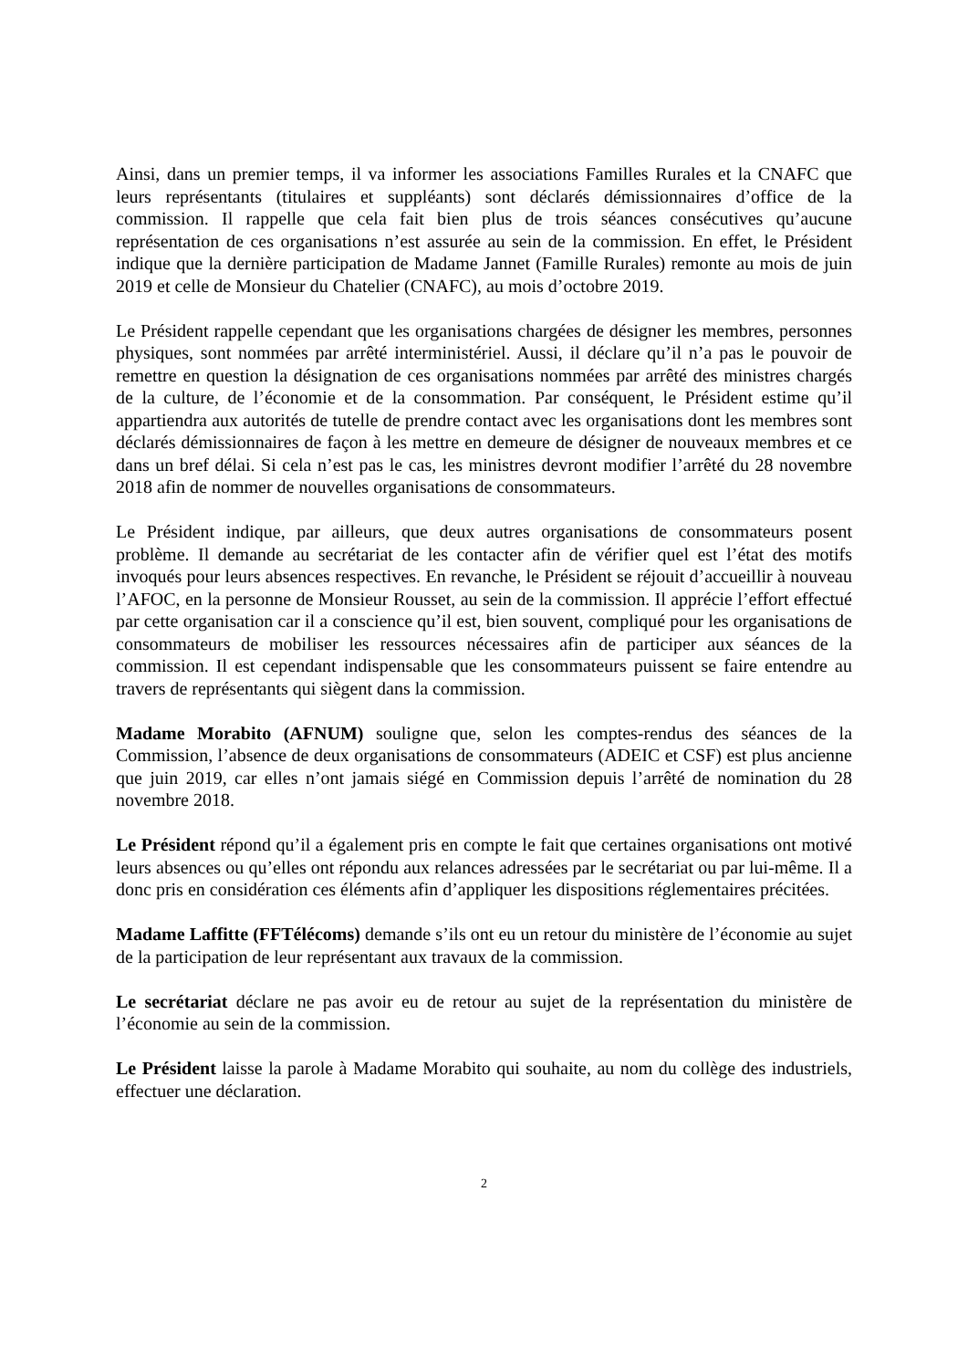Ainsi, dans un premier temps, il va informer les associations Familles Rurales et la CNAFC que leurs représentants (titulaires et suppléants) sont déclarés démissionnaires d’office de la commission. Il rappelle que cela fait bien plus de trois séances consécutives qu’aucune représentation de ces organisations n’est assurée au sein de la commission. En effet, le Président indique que la dernière participation de Madame Jannet (Famille Rurales) remonte au mois de juin 2019 et celle de Monsieur du Chatelier (CNAFC), au mois d’octobre 2019.
Le Président rappelle cependant que les organisations chargées de désigner les membres, personnes physiques, sont nommées par arrêté interministériel. Aussi, il déclare qu’il n’a pas le pouvoir de remettre en question la désignation de ces organisations nommées par arrêté des ministres chargés de la culture, de l’économie et de la consommation. Par conséquent, le Président estime qu’il appartiendra aux autorités de tutelle de prendre contact avec les organisations dont les membres sont déclarés démissionnaires de façon à les mettre en demeure de désigner de nouveaux membres et ce dans un bref délai. Si cela n’est pas le cas, les ministres devront modifier l’arrêté du 28 novembre 2018 afin de nommer de nouvelles organisations de consommateurs.
Le Président indique, par ailleurs, que deux autres organisations de consommateurs posent problème. Il demande au secrétariat de les contacter afin de vérifier quel est l’état des motifs invoqués pour leurs absences respectives. En revanche, le Président se réjouit d’accueillir à nouveau l’AFOC, en la personne de Monsieur Rousset, au sein de la commission. Il apprécie l’effort effectué par cette organisation car il a conscience qu’il est, bien souvent, compliqué pour les organisations de consommateurs de mobiliser les ressources nécessaires afin de participer aux séances de la commission. Il est cependant indispensable que les consommateurs puissent se faire entendre au travers de représentants qui siègent dans la commission.
Madame Morabito (AFNUM) souligne que, selon les comptes-rendus des séances de la Commission, l’absence de deux organisations de consommateurs (ADEIC et CSF) est plus ancienne que juin 2019, car elles n’ont jamais siégé en Commission depuis l’arrêté de nomination du 28 novembre 2018.
Le Président répond qu’il a également pris en compte le fait que certaines organisations ont motivé leurs absences ou qu’elles ont répondu aux relances adressées par le secrétariat ou par lui-même. Il a donc pris en considération ces éléments afin d’appliquer les dispositions réglementaires précitées.
Madame Laffitte (FFTélécoms) demande s’ils ont eu un retour du ministère de l’économie au sujet de la participation de leur représentant aux travaux de la commission.
Le secrétariat déclare ne pas avoir eu de retour au sujet de la représentation du ministère de l’économie au sein de la commission.
Le Président laisse la parole à Madame Morabito qui souhaite, au nom du collège des industriels, effectuer une déclaration.
2